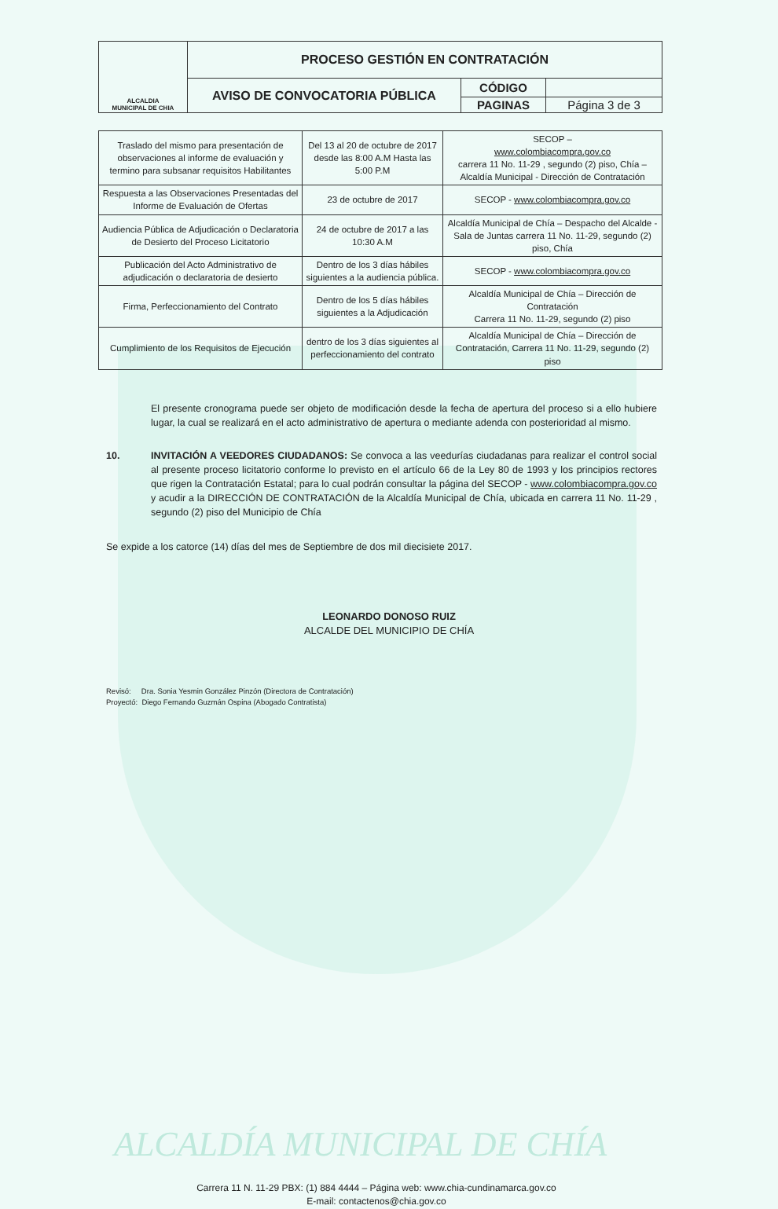| ALCALDIA MUNICIPAL DE CHIA | PROCESO GESTIÓN EN CONTRATACIÓN | | |
| | AVISO DE CONVOCATORIA PÚBLICA | CÓDIGO | |
| | | PAGINAS | Página 3 de 3 |
| Traslado del mismo para presentación de observaciones al informe de evaluación y termino para subsanar requisitos Habilitantes | Del 13 al 20 de octubre de 2017 desde las 8:00 A.M Hasta las 5:00 P.M | SECOP – www.colombiacompra.gov.co carrera 11 No. 11-29 , segundo (2) piso, Chía – Alcaldía Municipal - Dirección de Contratación |
| Respuesta a las Observaciones Presentadas del Informe de Evaluación de Ofertas | 23 de octubre de 2017 | SECOP - www.colombiacompra.gov.co |
| Audiencia Pública de Adjudicación o Declaratoria de Desierto del Proceso Licitatorio | 24 de octubre de 2017 a las 10:30 A.M | Alcaldía Municipal de Chía – Despacho del Alcalde - Sala de Juntas carrera 11 No. 11-29, segundo (2) piso, Chía |
| Publicación del Acto Administrativo de adjudicación o declaratoria de desierto | Dentro de los 3 días hábiles siguientes a la audiencia pública. | SECOP - www.colombiacompra.gov.co |
| Firma, Perfeccionamiento del Contrato | Dentro de los 5 días hábiles siguientes a la Adjudicación | Alcaldía Municipal de Chía – Dirección de Contratación Carrera 11 No. 11-29, segundo (2) piso |
| Cumplimiento de los Requisitos de Ejecución | dentro de los 3 días siguientes al perfeccionamiento del contrato | Alcaldía Municipal de Chía – Dirección de Contratación, Carrera 11 No. 11-29, segundo (2) piso |
El presente cronograma puede ser objeto de modificación desde la fecha de apertura del proceso si a ello hubiere lugar, la cual se realizará en el acto administrativo de apertura o mediante adenda con posterioridad al mismo.
10. INVITACIÓN A VEEDORES CIUDADANOS: Se convoca a las veedurías ciudadanas para realizar el control social al presente proceso licitatorio conforme lo previsto en el artículo 66 de la Ley 80 de 1993 y los principios rectores que rigen la Contratación Estatal; para lo cual podrán consultar la página del SECOP - www.colombiacompra.gov.co y acudir a la DIRECCIÓN DE CONTRATACIÓN de la Alcaldía Municipal de Chía, ubicada en carrera 11 No. 11-29 , segundo (2) piso del Municipio de Chía
Se expide a los catorce (14) días del mes de Septiembre de dos mil diecisiete 2017.
LEONARDO DONOSO RUIZ
ALCALDE DEL MUNICIPIO DE CHÍA
Revisó: Dra. Sonia Yesmin González Pinzón (Directora de Contratación)
Proyectó: Diego Fernando Guzmán Ospina (Abogado Contratista)
ALCALDÍA MUNICIPAL DE CHÍA
Carrera 11 N. 11-29 PBX: (1) 884 4444 – Página web: www.chia-cundinamarca.gov.co
E-mail: contactenos@chia.gov.co